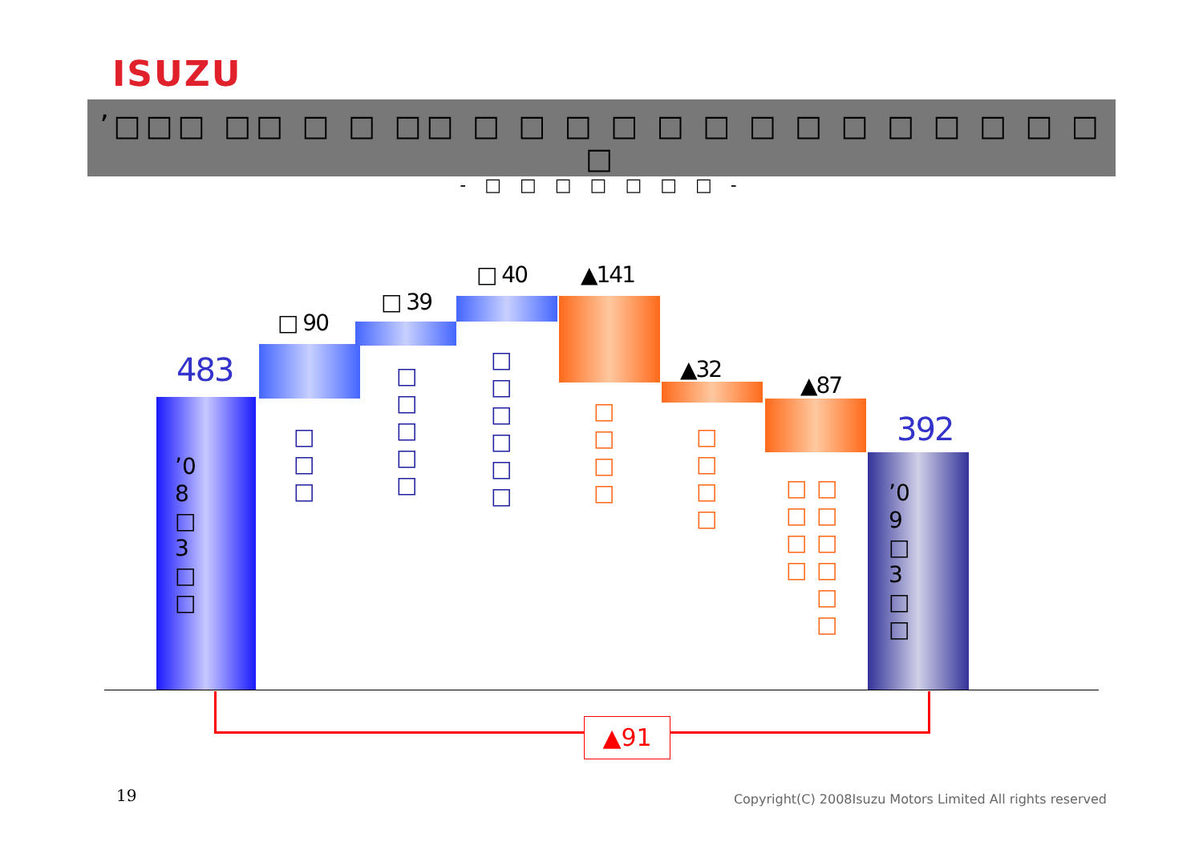ISUZU
’□□□ □□ □ □ □□ □ □ □ □ □ □ □ □ □ □ □ □ □ □ □
- □ □ □ □ □ □ □ -
483
’08 □ 3 □ □
□ 90
□□□
□ 39
□□□□□
□ 40
□□□□□□
▲141
□□□□
▲32
□□□□
▲87
□□□□
□□□□□□
392
’09 □ 3 □ □
▲91
19
Copyright(C) 2008Isuzu Motors Limited All rights reserved